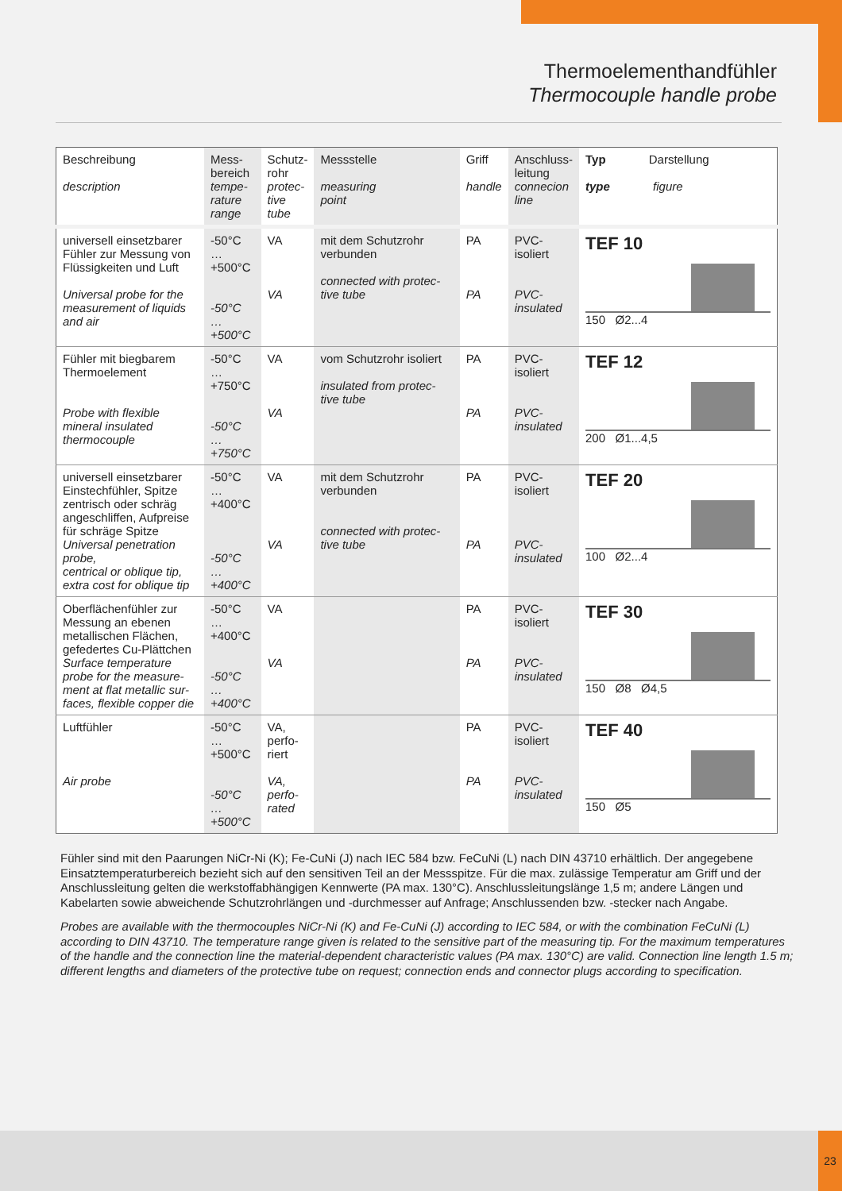Thermoelementhandfühler
Thermocouple handle probe
| Beschreibung description | Mess- bereich tempe- rature range | Schutz- rohr protec- tive tube | Messstelle measuring point | Griff handle | Anschluss- leitung connecion line | Typ Darstellung type figure |
| universell einsetzbarer Fühler zur Messung von Flüssigkeiten und Luft Universal probe for the measurement of liquids and air | -50°C … +500°C -50°C … +500°C | VA VA | mit dem Schutzrohr verbunden connected with protec-tive tube | PA PA | PVC- isoliert PVC- insulated | TEF 10 150 Ø2...4 |
| Fühler mit biegbarem Thermoelement Probe with flexible mineral insulated thermocouple | -50°C … +750°C -50°C … +750°C | VA VA | vom Schutzrohr isoliert insulated from protec-tive tube | PA PA | PVC- isoliert PVC- insulated | TEF 12 200 Ø1...4,5 |
| universell einsetzbarer Einstechfühler, Spitze zentrisch oder schräg angeschliffen, Aufpreise für schräge Spitze Universal penetration probe, centrical or oblique tip, extra cost for oblique tip | -50°C … +400°C -50°C … +400°C | VA VA | mit dem Schutzrohr verbunden connected with protec-tive tube | PA PA | PVC- isoliert PVC- insulated | TEF 20 100 Ø2...4 |
| Oberflächenfühler zur Messung an ebenen metallischen Flächen, gefedertes Cu-Plättchen Surface temperature probe for the measure-ment at flat metallic sur-faces, flexible copper die | -50°C … +400°C -50°C … +400°C | VA VA | | PA PA | PVC- isoliert PVC- insulated | TEF 30 150 Ø8 Ø4,5 |
| Luftfühler Air probe | -50°C … +500°C -50°C … +500°C | VA, perfo- riert VA, perfo- rated | | PA PA | PVC- isoliert PVC- insulated | TEF 40 150 Ø5 |
Fühler sind mit den Paarungen NiCr-Ni (K); Fe-CuNi (J) nach IEC 584 bzw. FeCuNi (L) nach DIN 43710 erhältlich. Der angegebene Einsatztemperaturbereich bezieht sich auf den sensitiven Teil an der Messspitze. Für die max. zulässige Temperatur am Griff und der Anschlussleitung gelten die werkstoffabhängigen Kennwerte (PA max. 130°C). Anschlussleitungslänge 1,5 m; andere Längen und Kabelarten sowie abweichende Schutzrohrlängen und -durchmesser auf Anfrage; Anschlussenden bzw. -stecker nach Angabe.
Probes are available with the thermocouples NiCr-Ni (K) and Fe-CuNi (J) according to IEC 584, or with the combination FeCuNi (L) according to DIN 43710. The temperature range given is related to the sensitive part of the measuring tip. For the maximum temperatures of the handle and the connection line the material-dependent characteristic values (PA max. 130°C) are valid. Connection line length 1.5 m; different lengths and diameters of the protective tube on request; connection ends and connector plugs according to specification.
23